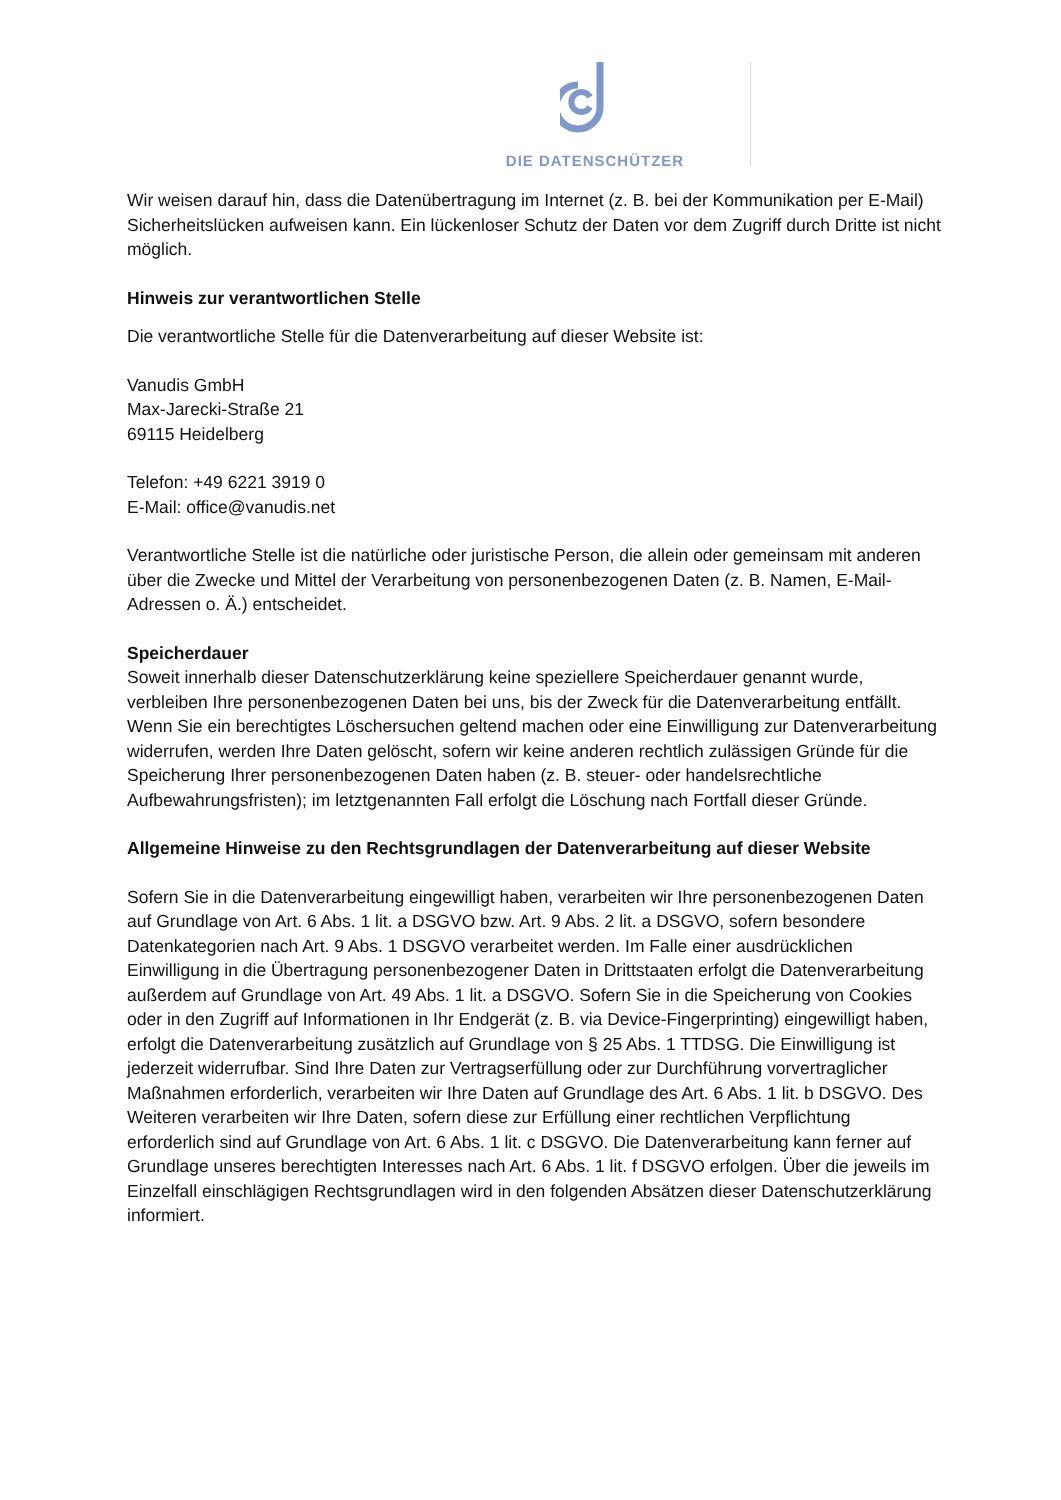DIE DATENSCHÜTZER
Wir weisen darauf hin, dass die Datenübertragung im Internet (z. B. bei der Kommunikation per E-Mail) Sicherheitslücken aufweisen kann. Ein lückenloser Schutz der Daten vor dem Zugriff durch Dritte ist nicht möglich.
Hinweis zur verantwortlichen Stelle
Die verantwortliche Stelle für die Datenverarbeitung auf dieser Website ist:
Vanudis GmbH
Max-Jarecki-Straße 21
69115 Heidelberg
Telefon: +49 6221 3919 0
E-Mail: office@vanudis.net
Verantwortliche Stelle ist die natürliche oder juristische Person, die allein oder gemeinsam mit anderen über die Zwecke und Mittel der Verarbeitung von personenbezogenen Daten (z. B. Namen, E-Mail-Adressen o. Ä.) entscheidet.
Speicherdauer
Soweit innerhalb dieser Datenschutzerklärung keine speziellere Speicherdauer genannt wurde, verbleiben Ihre personenbezogenen Daten bei uns, bis der Zweck für die Datenverarbeitung entfällt. Wenn Sie ein berechtigtes Löschersuchen geltend machen oder eine Einwilligung zur Datenverarbeitung widerrufen, werden Ihre Daten gelöscht, sofern wir keine anderen rechtlich zulässigen Gründe für die Speicherung Ihrer personenbezogenen Daten haben (z. B. steuer- oder handelsrechtliche Aufbewahrungsfristen); im letztgenannten Fall erfolgt die Löschung nach Fortfall dieser Gründe.
Allgemeine Hinweise zu den Rechtsgrundlagen der Datenverarbeitung auf dieser Website
Sofern Sie in die Datenverarbeitung eingewilligt haben, verarbeiten wir Ihre personenbezogenen Daten auf Grundlage von Art. 6 Abs. 1 lit. a DSGVO bzw. Art. 9 Abs. 2 lit. a DSGVO, sofern besondere Datenkategorien nach Art. 9 Abs. 1 DSGVO verarbeitet werden. Im Falle einer ausdrücklichen Einwilligung in die Übertragung personenbezogener Daten in Drittstaaten erfolgt die Datenverarbeitung außerdem auf Grundlage von Art. 49 Abs. 1 lit. a DSGVO. Sofern Sie in die Speicherung von Cookies oder in den Zugriff auf Informationen in Ihr Endgerät (z. B. via Device-Fingerprinting) eingewilligt haben, erfolgt die Datenverarbeitung zusätzlich auf Grundlage von § 25 Abs. 1 TTDSG. Die Einwilligung ist jederzeit widerrufbar. Sind Ihre Daten zur Vertragserfüllung oder zur Durchführung vorvertraglicher Maßnahmen erforderlich, verarbeiten wir Ihre Daten auf Grundlage des Art. 6 Abs. 1 lit. b DSGVO. Des Weiteren verarbeiten wir Ihre Daten, sofern diese zur Erfüllung einer rechtlichen Verpflichtung erforderlich sind auf Grundlage von Art. 6 Abs. 1 lit. c DSGVO. Die Datenverarbeitung kann ferner auf Grundlage unseres berechtigten Interesses nach Art. 6 Abs. 1 lit. f DSGVO erfolgen. Über die jeweils im Einzelfall einschlägigen Rechtsgrundlagen wird in den folgenden Absätzen dieser Datenschutzerklärung informiert.